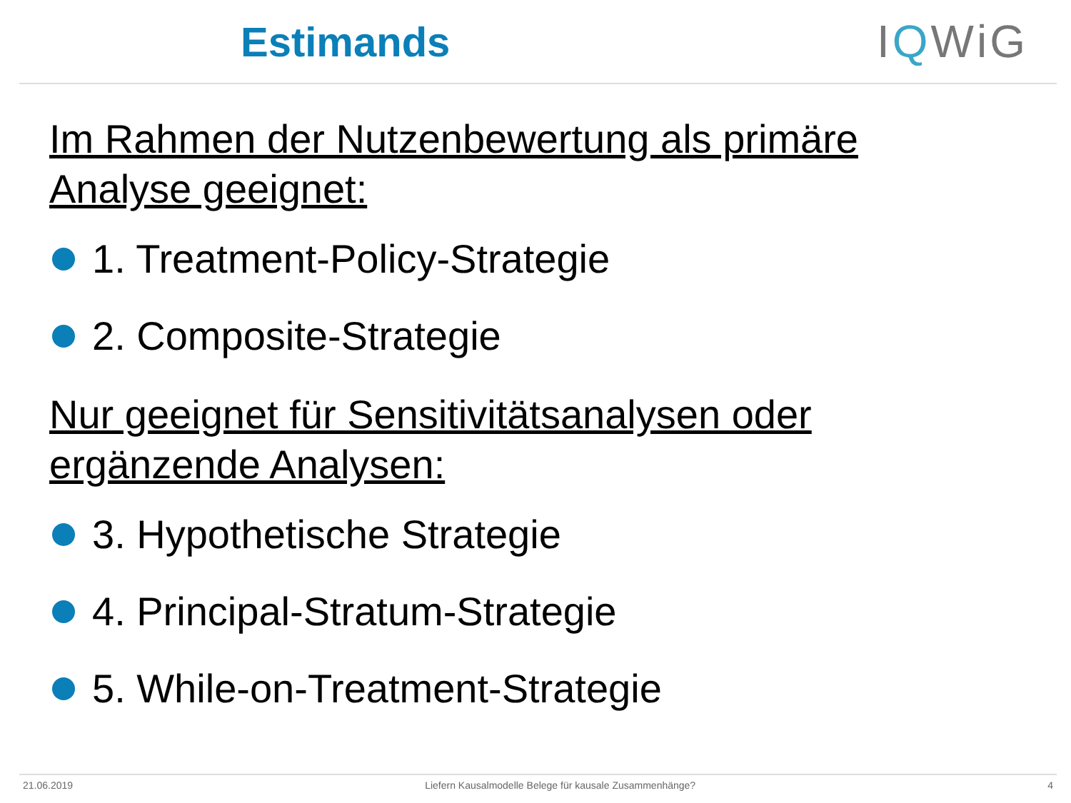Estimands IQWiG
Im Rahmen der Nutzenbewertung als primäre
Analyse geeignet:
1. Treatment-Policy-Strategie
2. Composite-Strategie
Nur geeignet für Sensitivitätsanalysen oder
ergänzende Analysen:
3. Hypothetische Strategie
4. Principal-Stratum-Strategie
5. While-on-Treatment-Strategie
21.06.2019 Liefern Kausalmodelle Belege für kausale Zusammenhänge? 4